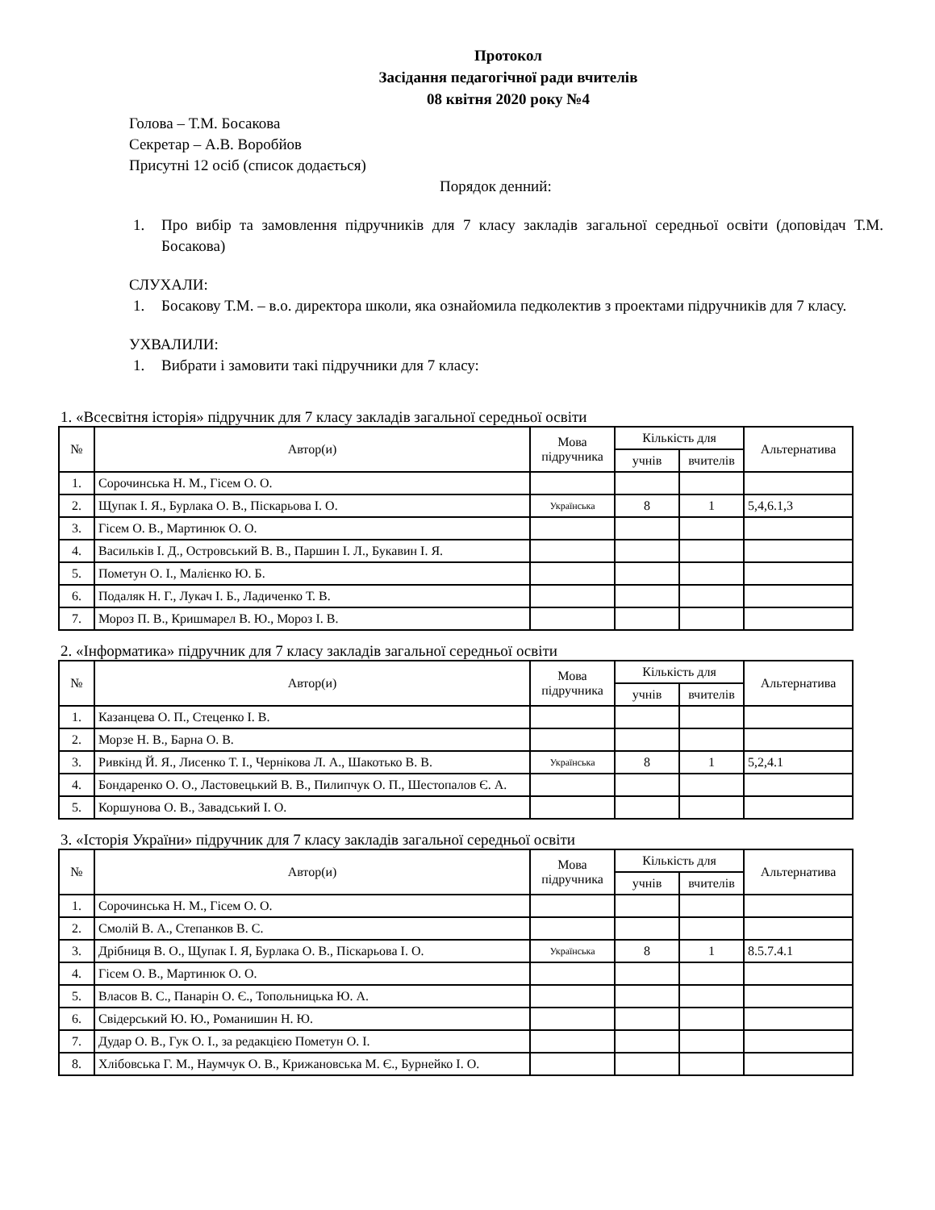Протокол
Засідання педагогічної ради вчителів
08 квітня 2020 року №4
Голова – Т.М. Босакова
Секретар – А.В. Воробйов
Присутні 12 осіб (список додається)
Порядок денний:
1. Про вибір та замовлення підручників для 7 класу закладів загальної середньої освіти (доповідач Т.М. Босакова)
СЛУХАЛИ:
1. Босакову Т.М. – в.о. директора школи, яка ознайомила педколектив з проектами підручників для 7 класу.
УХВАЛИЛИ:
1. Вибрати і замовити такі підручники для 7 класу:
1. «Всесвітня історія» підручник для 7 класу закладів загальної середньої освіти
| № | Автор(и) | Мова підручника | Кількість для | | Альтернатива |
| --- | --- | --- | --- | --- | --- |
| | | | учнів | вчителів | |
| 1. | Сорочинська Н. М., Гісем О. О. | | | | |
| 2. | Щупак І. Я., Бурлака О. В., Піскарьова І. О. | Українська | 8 | 1 | 5,4,6.1,3 |
| 3. | Гісем О. В., Мартинюк О. О. | | | | |
| 4. | Васильків І. Д., Островський В. В., Паршин І. Л., Букавин І. Я. | | | | |
| 5. | Пометун О. І., Малієнко Ю. Б. | | | | |
| 6. | Подаляк Н. Г., Лукач І. Б., Ладиченко Т. В. | | | | |
| 7. | Мороз П. В., Кришмарел В. Ю., Мороз І. В. | | | | |
2. «Інформатика» підручник для 7 класу закладів загальної середньої освіти
| № | Автор(и) | Мова підручника | Кількість для | | Альтернатива |
| --- | --- | --- | --- | --- | --- |
| | | | учнів | вчителів | |
| 1. | Казанцева О. П., Стеценко І. В. | | | | |
| 2. | Морзе Н. В., Барна О. В. | | | | |
| 3. | Ривкінд Й. Я., Лисенко Т. І., Чернікова Л. А., Шакотько В. В. | Українська | 8 | 1 | 5,2,4.1 |
| 4. | Бондаренко О. О., Ластовецький В. В., Пилипчук О. П., Шестопалов Є. А. | | | | |
| 5. | Коршунова О. В., Завадський І. О. | | | | |
3. «Історія України» підручник для 7 класу закладів загальної середньої освіти
| № | Автор(и) | Мова підручника | Кількість для | | Альтернатива |
| --- | --- | --- | --- | --- | --- |
| | | | учнів | вчителів | |
| 1. | Сорочинська Н. М., Гісем О. О. | | | | |
| 2. | Смолій В. А., Степанков В. С. | | | | |
| 3. | Дрібниця В. О., Щупак І. Я, Бурлака О. В., Піскарьова І. О. | Українська | 8 | 1 | 8.5.7.4.1 |
| 4. | Гісем О. В., Мартинюк О. О. | | | | |
| 5. | Власов В. С., Панарін О. Є., Топольницька Ю. А. | | | | |
| 6. | Свідерський Ю. Ю., Романишин Н. Ю. | | | | |
| 7. | Дудар О. В., Гук О. І., за редакцією Пометун О. І. | | | | |
| 8. | Хлібовська Г. М., Наумчук О. В., Крижановська М. Є., Бурнейко І. О. | | | | |